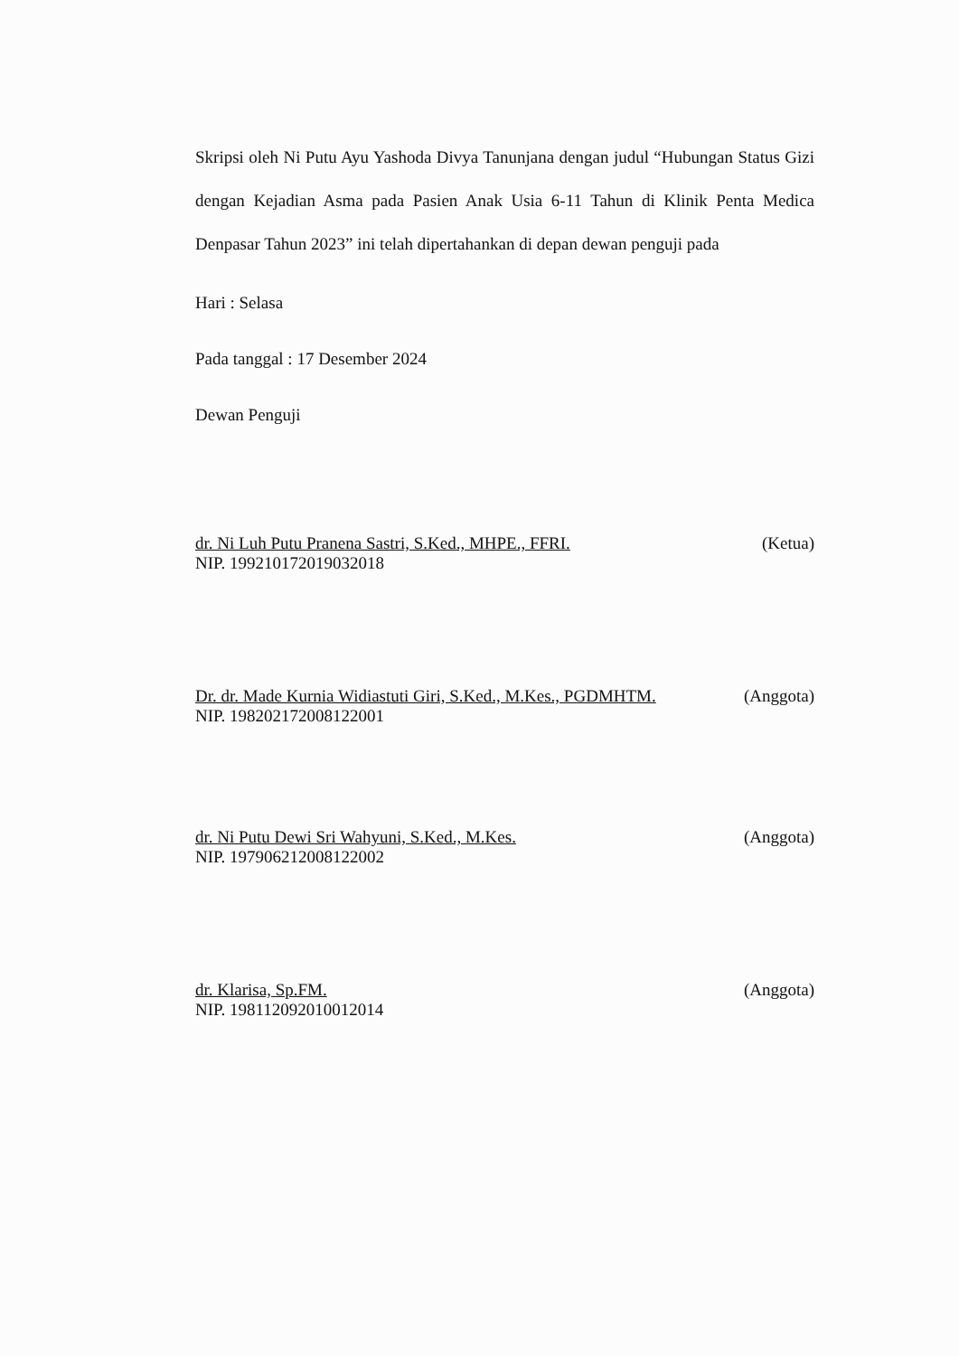Skripsi oleh Ni Putu Ayu Yashoda Divya Tanunjana dengan judul “Hubungan Status Gizi dengan Kejadian Asma pada Pasien Anak Usia 6-11 Tahun di Klinik Penta Medica Denpasar Tahun 2023” ini telah dipertahankan di depan dewan penguji pada
Hari : Selasa
Pada tanggal : 17 Desember 2024
Dewan Penguji
dr. Ni Luh Putu Pranena Sastri, S.Ked., MHPE., FFRI. (Ketua)
NIP. 199210172019032018
Dr. dr. Made Kurnia Widiastuti Giri, S.Ked., M.Kes., PGDMHTM. (Anggota)
NIP. 198202172008122001
dr. Ni Putu Dewi Sri Wahyuni, S.Ked., M.Kes. (Anggota)
NIP. 197906212008122002
dr. Klarisa, Sp.FM. (Anggota)
NIP. 198112092010012014